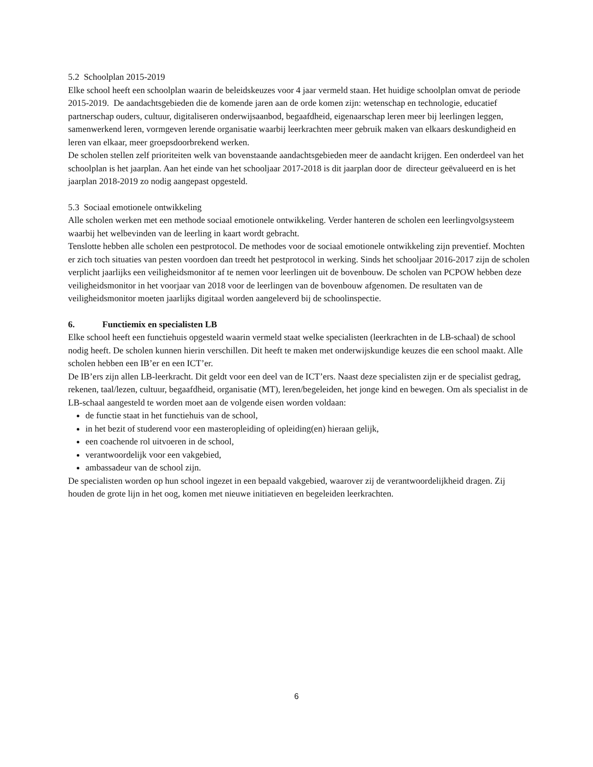5.2 Schoolplan 2015-2019
Elke school heeft een schoolplan waarin de beleidskeuzes voor 4 jaar vermeld staan. Het huidige schoolplan omvat de periode 2015-2019. De aandachtsgebieden die de komende jaren aan de orde komen zijn: wetenschap en technologie, educatief partnerschap ouders, cultuur, digitaliseren onderwijsaanbod, begaafdheid, eigenaarschap leren meer bij leerlingen leggen, samenwerkend leren, vormgeven lerende organisatie waarbij leerkrachten meer gebruik maken van elkaars deskundigheid en leren van elkaar, meer groepsdoorbrekend werken.
De scholen stellen zelf prioriteiten welk van bovenstaande aandachtsgebieden meer de aandacht krijgen. Een onderdeel van het schoolplan is het jaarplan. Aan het einde van het schooljaar 2017-2018 is dit jaarplan door de directeur geëvalueerd en is het jaarplan 2018-2019 zo nodig aangepast opgesteld.
5.3 Sociaal emotionele ontwikkeling
Alle scholen werken met een methode sociaal emotionele ontwikkeling. Verder hanteren de scholen een leerlingvolgsysteem waarbij het welbevinden van de leerling in kaart wordt gebracht.
Tenslotte hebben alle scholen een pestprotocol. De methodes voor de sociaal emotionele ontwikkeling zijn preventief. Mochten er zich toch situaties van pesten voordoen dan treedt het pestprotocol in werking. Sinds het schooljaar 2016-2017 zijn de scholen verplicht jaarlijks een veiligheidsmonitor af te nemen voor leerlingen uit de bovenbouw. De scholen van PCPOW hebben deze veiligheidsmonitor in het voorjaar van 2018 voor de leerlingen van de bovenbouw afgenomen. De resultaten van de veiligheidsmonitor moeten jaarlijks digitaal worden aangeleverd bij de schoolinspectie.
6. Functiemix en specialisten LB
Elke school heeft een functiehuis opgesteld waarin vermeld staat welke specialisten (leerkrachten in de LB-schaal) de school nodig heeft. De scholen kunnen hierin verschillen. Dit heeft te maken met onderwijskundige keuzes die een school maakt. Alle scholen hebben een IB’er en een ICT’er.
De IB’ers zijn allen LB-leerkracht. Dit geldt voor een deel van de ICT’ers. Naast deze specialisten zijn er de specialist gedrag, rekenen, taal/lezen, cultuur, begaafdheid, organisatie (MT), leren/begeleiden, het jonge kind en bewegen. Om als specialist in de LB-schaal aangesteld te worden moet aan de volgende eisen worden voldaan:
de functie staat in het functiehuis van de school,
in het bezit of studerend voor een masteropleiding of opleiding(en) hieraan gelijk,
een coachende rol uitvoeren in de school,
verantwoordelijk voor een vakgebied,
ambassadeur van de school zijn.
De specialisten worden op hun school ingezet in een bepaald vakgebied, waarover zij de verantwoordelijkheid dragen. Zij houden de grote lijn in het oog, komen met nieuwe initiatieven en begeleiden leerkrachten.
6